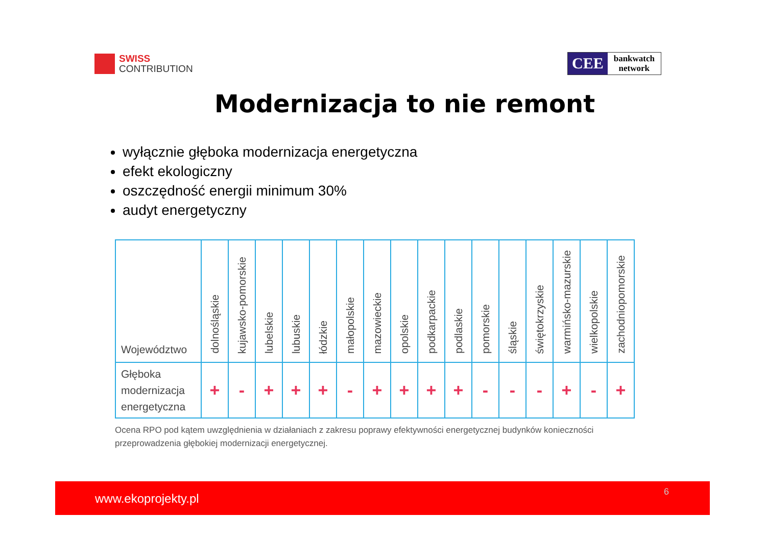SWISS
CONTRIBUTION
CEE
bankwatch
network
Modernizacja to nie remont
wyłącznie głęboka modernizacja energetyczna
efekt ekologiczny
oszczędność energii minimum 30%
audyt energetyczny
| Województwo | dolnośląskie | kujawsko-pomorskie | lubelskie | lubuskie | łódzkie | małopolskie | mazowieckie | opolskie | podkarpackie | podlaskie | pomorskie | śląskie | świętokrzyskie | warmińsko-mazurskie | wielkopolskie | zachodniopomorskie |
| --- | --- | --- | --- | --- | --- | --- | --- | --- | --- | --- | --- | --- | --- | --- | --- | --- |
| Głęboka modernizacja energetyczna | + | - | + | + | + | - | + | + | + | + | - | - | - | + | - | + |
Ocena RPO pod kątem uwzględnienia w działaniach z zakresu poprawy efektywności energetycznej budynków konieczności przeprowadzenia głębokiej modernizacji energetycznej.
www.ekoprojekty.pl 6